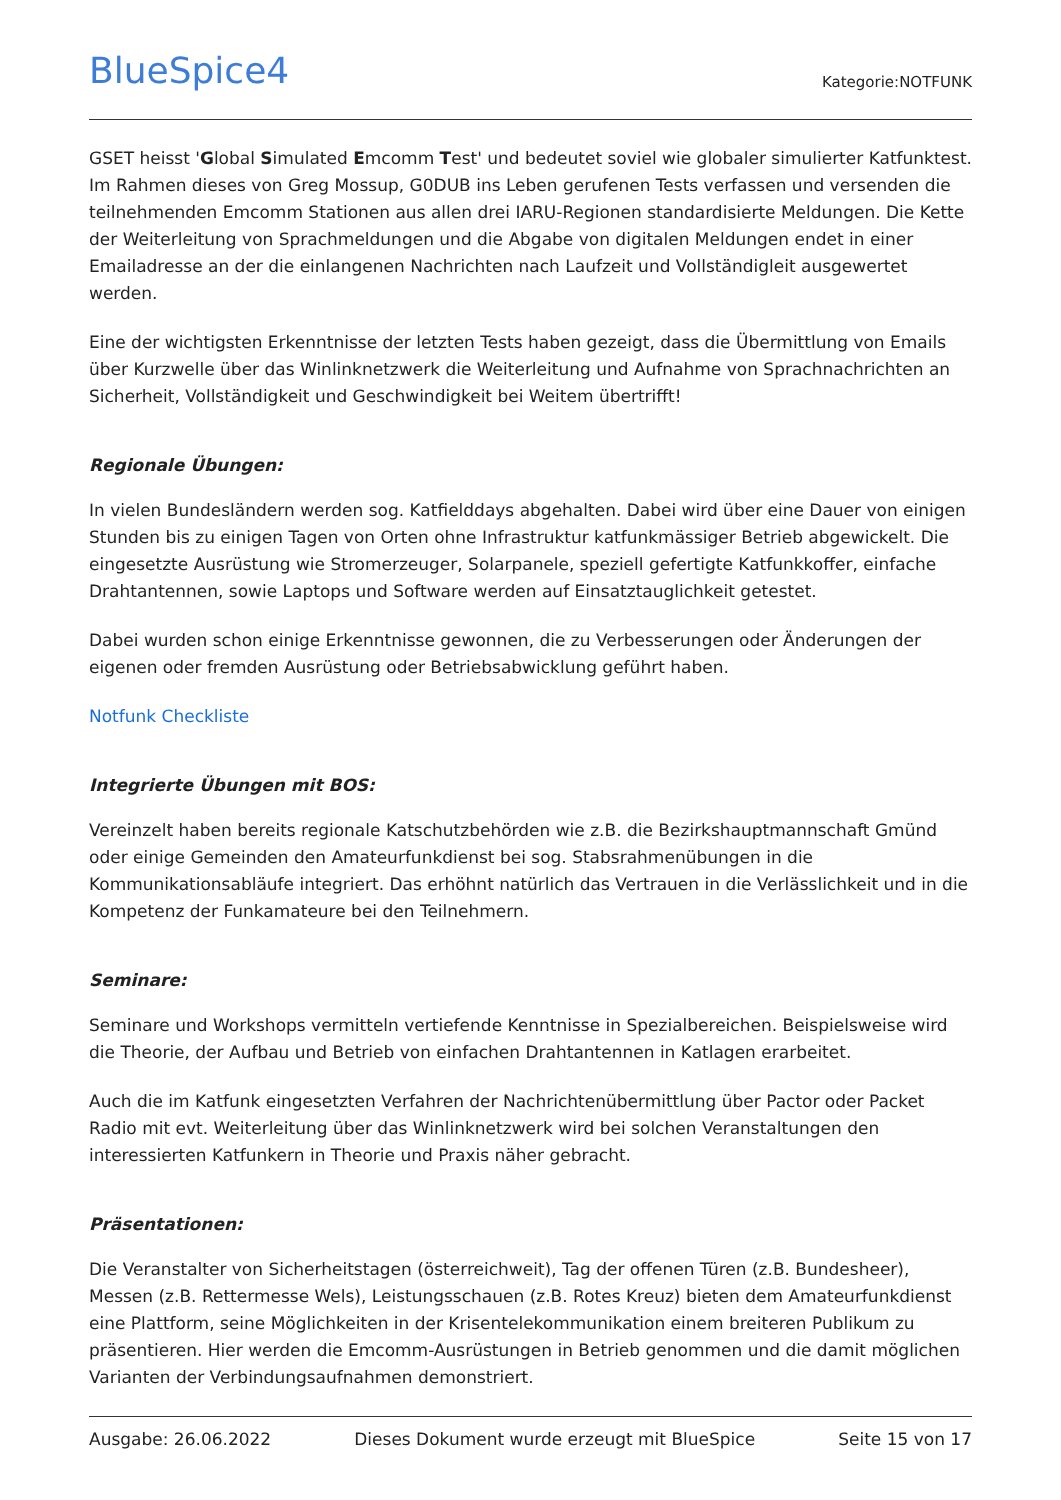BlueSpice4
Kategorie:NOTFUNK
GSET heisst 'Global Simulated Emcomm Test' und bedeutet soviel wie globaler simulierter Katfunktest. Im Rahmen dieses von Greg Mossup, G0DUB ins Leben gerufenen Tests verfassen und versenden die teilnehmenden Emcomm Stationen aus allen drei IARU-Regionen standardisierte Meldungen. Die Kette der Weiterleitung von Sprachmeldungen und die Abgabe von digitalen Meldungen endet in einer Emailadresse an der die einlangenen Nachrichten nach Laufzeit und Vollständigleit ausgewertet werden.
Eine der wichtigsten Erkenntnisse der letzten Tests haben gezeigt, dass die Übermittlung von Emails über Kurzwelle über das Winlinknetzwerk die Weiterleitung und Aufnahme von Sprachnachrichten an Sicherheit, Vollständigkeit und Geschwindigkeit bei Weitem übertrifft!
Regionale Übungen:
In vielen Bundesländern werden sog. Katfielddays abgehalten. Dabei wird über eine Dauer von einigen Stunden bis zu einigen Tagen von Orten ohne Infrastruktur katfunkmässiger Betrieb abgewickelt. Die eingesetzte Ausrüstung wie Stromerzeuger, Solarpanele, speziell gefertigte Katfunkkoffer, einfache Drahtantennen, sowie Laptops und Software werden auf Einsatztauglichkeit getestet.
Dabei wurden schon einige Erkenntnisse gewonnen, die zu Verbesserungen oder Änderungen der eigenen oder fremden Ausrüstung oder Betriebsabwicklung geführt haben.
Notfunk Checkliste
Integrierte Übungen mit BOS:
Vereinzelt haben bereits regionale Katschutzbehörden wie z.B. die Bezirkshauptmannschaft Gmünd oder einige Gemeinden den Amateurfunkdienst bei sog. Stabsrahmenübungen in die Kommunikationsabläufe integriert. Das erhöhnt natürlich das Vertrauen in die Verlässlichkeit und in die Kompetenz der Funkamateure bei den Teilnehmern.
Seminare:
Seminare und Workshops vermitteln vertiefende Kenntnisse in Spezialbereichen. Beispielsweise wird die Theorie, der Aufbau und Betrieb von einfachen Drahtantennen in Katlagen erarbeitet.
Auch die im Katfunk eingesetzten Verfahren der Nachrichtenübermittlung über Pactor oder Packet Radio mit evt. Weiterleitung über das Winlinknetzwerk wird bei solchen Veranstaltungen den interessierten Katfunkern in Theorie und Praxis näher gebracht.
Präsentationen:
Die Veranstalter von Sicherheitstagen (österreichweit), Tag der offenen Türen (z.B. Bundesheer), Messen (z.B. Rettermesse Wels), Leistungsschauen (z.B. Rotes Kreuz) bieten dem Amateurfunkdienst eine Plattform, seine Möglichkeiten in der Krisentelekommunikation einem breiteren Publikum zu präsentieren. Hier werden die Emcomm-Ausrüstungen in Betrieb genommen und die damit möglichen Varianten der Verbindungsaufnahmen demonstriert.
Ausgabe: 26.06.2022 Dieses Dokument wurde erzeugt mit BlueSpice Seite 15 von 17